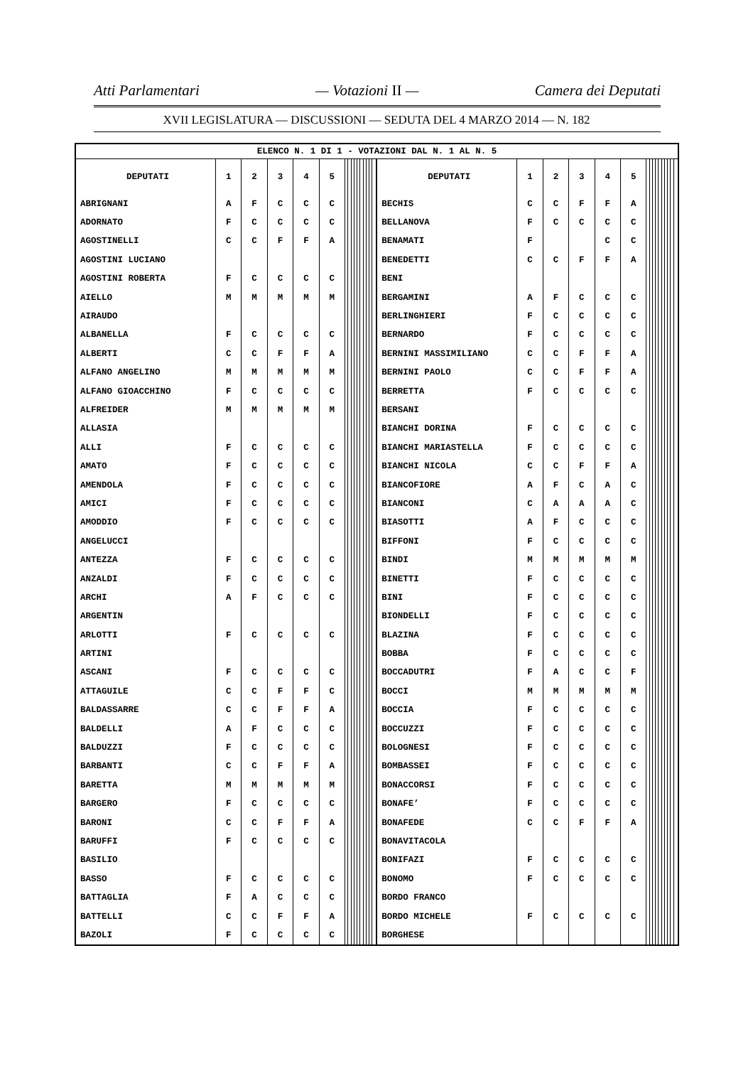Atti Parlamentari — Votazioni II — Camera dei Deputati
XVII LEGISLATURA — DISCUSSIONI — SEDUTA DEL 4 MARZO 2014 — N. 182
| ELENCO N. 1 DI 1 - VOTAZIONI DAL N. 1 AL N. 5 | | | | | | | | | | | | | | | | | | | | | | | | | | | | | | | |
| --- | --- | --- | --- | --- | --- | --- | --- | --- | --- | --- | --- | --- | --- | --- | --- | --- | --- | --- | --- | --- | --- | --- | --- | --- | --- | --- | --- | --- | --- | --- | --- |
| DEPUTATI | 1 | 2 | 3 | 4 | 5 | | | | | | | | | | | DEPUTATI | 1 | 2 | 3 | 4 | 5 | | | | | | | | | | |
| ABRIGNANI | A | F | C | C | C | | | | | | | | | | | BECHIS | C | C | F | F | A | | | | | | | | | | |
| ADORNATO | F | C | C | C | C | | | | | | | | | | | BELLANOVA | F | C | C | C | C | | | | | | | | | | |
| AGOSTINELLI | C | C | F | F | A | | | | | | | | | | | BENAMATI | F | | | C | C | | | | | | | | | | |
| AGOSTINI LUCIANO | | | | | | | | | | | | | | | | BENEDETTI | C | C | F | F | A | | | | | | | | | | |
| AGOSTINI ROBERTA | F | C | C | C | C | | | | | | | | | | | BENI | | | | | | | | | | | | | | | |
| AIELLO | M | M | M | M | M | | | | | | | | | | | BERGAMINI | A | F | C | C | C | | | | | | | | | | |
| AIRAUDO | | | | | | | | | | | | | | | | BERLINGHIERI | F | C | C | C | C | | | | | | | | | | |
| ALBANELLA | F | C | C | C | C | | | | | | | | | | | BERNARDO | F | C | C | C | C | | | | | | | | | | |
| ALBERTI | C | C | F | F | A | | | | | | | | | | | BERNINI MASSIMILIANO | C | C | F | F | A | | | | | | | | | | |
| ALFANO ANGELINO | M | M | M | M | M | | | | | | | | | | | BERNINI PAOLO | C | C | F | F | A | | | | | | | | | | |
| ALFANO GIOACCHINO | F | C | C | C | C | | | | | | | | | | | BERRETTA | F | C | C | C | C | | | | | | | | | | |
| ALFREIDER | M | M | M | M | M | | | | | | | | | | | BERSANI | | | | | | | | | | | | | | | |
| ALLASIA | | | | | | | | | | | | | | | | BIANCHI DORINA | F | C | C | C | C | | | | | | | | | | |
| ALLI | F | C | C | C | C | | | | | | | | | | | BIANCHI MARIASTELLA | F | C | C | C | C | | | | | | | | | | |
| AMATO | F | C | C | C | C | | | | | | | | | | | BIANCHI NICOLA | C | C | F | F | A | | | | | | | | | | |
| AMENDOLA | F | C | C | C | C | | | | | | | | | | | BIANCOFIORE | A | F | C | A | C | | | | | | | | | | |
| AMICI | F | C | C | C | C | | | | | | | | | | | BIANCONI | C | A | A | A | C | | | | | | | | | | |
| AMODDIO | F | C | C | C | C | | | | | | | | | | | BIASOTTI | A | F | C | C | C | | | | | | | | | | |
| ANGELUCCI | | | | | | | | | | | | | | | | BIFFONI | F | C | C | C | C | | | | | | | | | | |
| ANTEZZA | F | C | C | C | C | | | | | | | | | | | BINDI | M | M | M | M | M | | | | | | | | | | |
| ANZALDI | F | C | C | C | C | | | | | | | | | | | BINETTI | F | C | C | C | C | | | | | | | | | | |
| ARCHI | A | F | C | C | C | | | | | | | | | | | BINI | F | C | C | C | C | | | | | | | | | | |
| ARGENTIN | | | | | | | | | | | | | | | | BIONDELLI | F | C | C | C | C | | | | | | | | | | |
| ARLOTTI | F | C | C | C | C | | | | | | | | | | | BLAZINA | F | C | C | C | C | | | | | | | | | | |
| ARTINI | | | | | | | | | | | | | | | | BOBBA | F | C | C | C | C | | | | | | | | | | |
| ASCANI | F | C | C | C | C | | | | | | | | | | | BOCCADUTRI | F | A | C | C | F | | | | | | | | | | |
| ATTAGUILE | C | C | F | F | C | | | | | | | | | | | BOCCI | M | M | M | M | M | | | | | | | | | | |
| BALDASSARRE | C | C | F | F | A | | | | | | | | | | | BOCCIA | F | C | C | C | C | | | | | | | | | | |
| BALDELLI | A | F | C | C | C | | | | | | | | | | | BOCCUZZI | F | C | C | C | C | | | | | | | | | | |
| BALDUZZI | F | C | C | C | C | | | | | | | | | | | BOLOGNESI | F | C | C | C | C | | | | | | | | | | |
| BARBANTI | C | C | F | F | A | | | | | | | | | | | BOMBASSEI | F | C | C | C | C | | | | | | | | | | |
| BARETTA | M | M | M | M | M | | | | | | | | | | | BONACCORSI | F | C | C | C | C | | | | | | | | | | |
| BARGERO | F | C | C | C | C | | | | | | | | | | | BONAFE’ | F | C | C | C | C | | | | | | | | | | |
| BARONI | C | C | F | F | A | | | | | | | | | | | BONAFEDE | C | C | F | F | A | | | | | | | | | | |
| BARUFFI | F | C | C | C | C | | | | | | | | | | | BONAVITACOLA | | | | | | | | | | | | | | | |
| BASILIO | | | | | | | | | | | | | | | | BONIFAZI | F | C | C | C | C | | | | | | | | | | |
| BASSO | F | C | C | C | C | | | | | | | | | | | BONOMO | F | C | C | C | C | | | | | | | | | | |
| BATTAGLIA | F | A | C | C | C | | | | | | | | | | | BORDO FRANCO | | | | | | | | | | | | | | | |
| BATTELLI | C | C | F | F | A | | | | | | | | | | | BORDO MICHELE | F | C | C | C | C | | | | | | | | | | |
| BAZOLI | F | C | C | C | C | | | | | | | | | | | BORGHESE | | | | | | | | | | | | | | | |